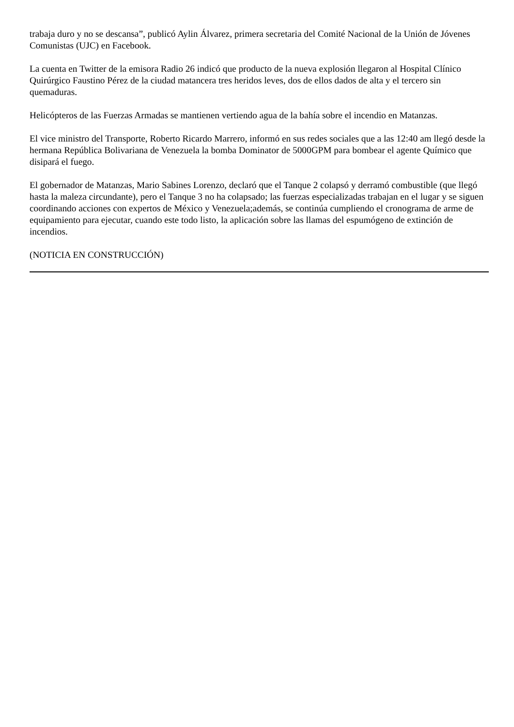trabaja duro y no se descansa”, publicó Aylin Álvarez, primera secretaria del Comité Nacional de la Unión de Jóvenes Comunistas (UJC) en Facebook.
La cuenta en Twitter de la emisora Radio 26 indicó que producto de la nueva explosión llegaron al Hospital Clínico Quirúrgico Faustino Pérez de la ciudad matancera tres heridos leves, dos de ellos dados de alta y el tercero sin quemaduras.
Helicópteros de las Fuerzas Armadas se mantienen vertiendo agua de la bahía sobre el incendio en Matanzas.
El vice ministro del Transporte, Roberto Ricardo Marrero, informó en sus redes sociales que a las 12:40 am llegó desde la hermana República Bolivariana de Venezuela la bomba Dominator de 5000GPM para bombear el agente Químico que disipará el fuego.
El gobernador de Matanzas, Mario Sabines Lorenzo, declaró que el Tanque 2 colapsó y derramó combustible (que llegó hasta la maleza circundante), pero el Tanque 3 no ha colapsado; las fuerzas especializadas trabajan en el lugar y se siguen coordinando acciones con expertos de México y Venezuela;además, se continúa cumpliendo el cronograma de arme de equipamiento para ejecutar, cuando este todo listo, la aplicación sobre las llamas del espumógeno de extinción de incendios.
(NOTICIA EN CONSTRUCCIÓN)